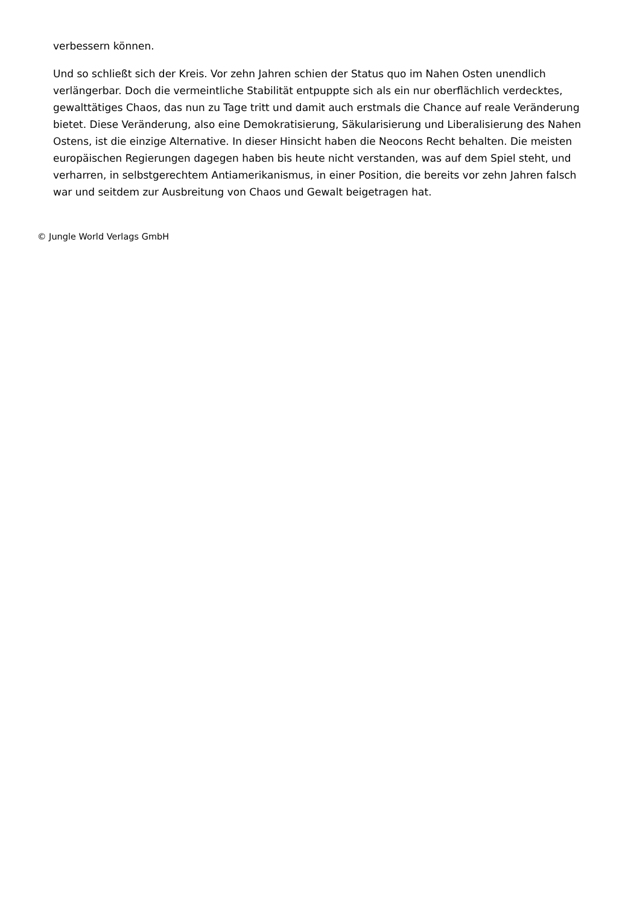verbessern können.
Und so schließt sich der Kreis. Vor zehn Jahren schien der Status quo im Nahen Osten unendlich verlängerbar. Doch die vermeintliche Stabilität entpuppte sich als ein nur oberflächlich verdecktes, gewalttätiges Chaos, das nun zu Tage tritt und damit auch erstmals die Chance auf reale Veränderung bietet. Diese Veränderung, also eine Demokratisierung, Säkularisierung und Liberalisierung des Nahen Ostens, ist die einzige Alternative. In dieser Hinsicht haben die Neocons Recht behalten. Die meisten europäischen Regierungen dagegen haben bis heute nicht verstanden, was auf dem Spiel steht, und verharren, in selbstgerechtem Antiamerikanismus, in einer Position, die bereits vor zehn Jahren falsch war und seitdem zur Ausbreitung von Chaos und Gewalt beigetragen hat.
© Jungle World Verlags GmbH